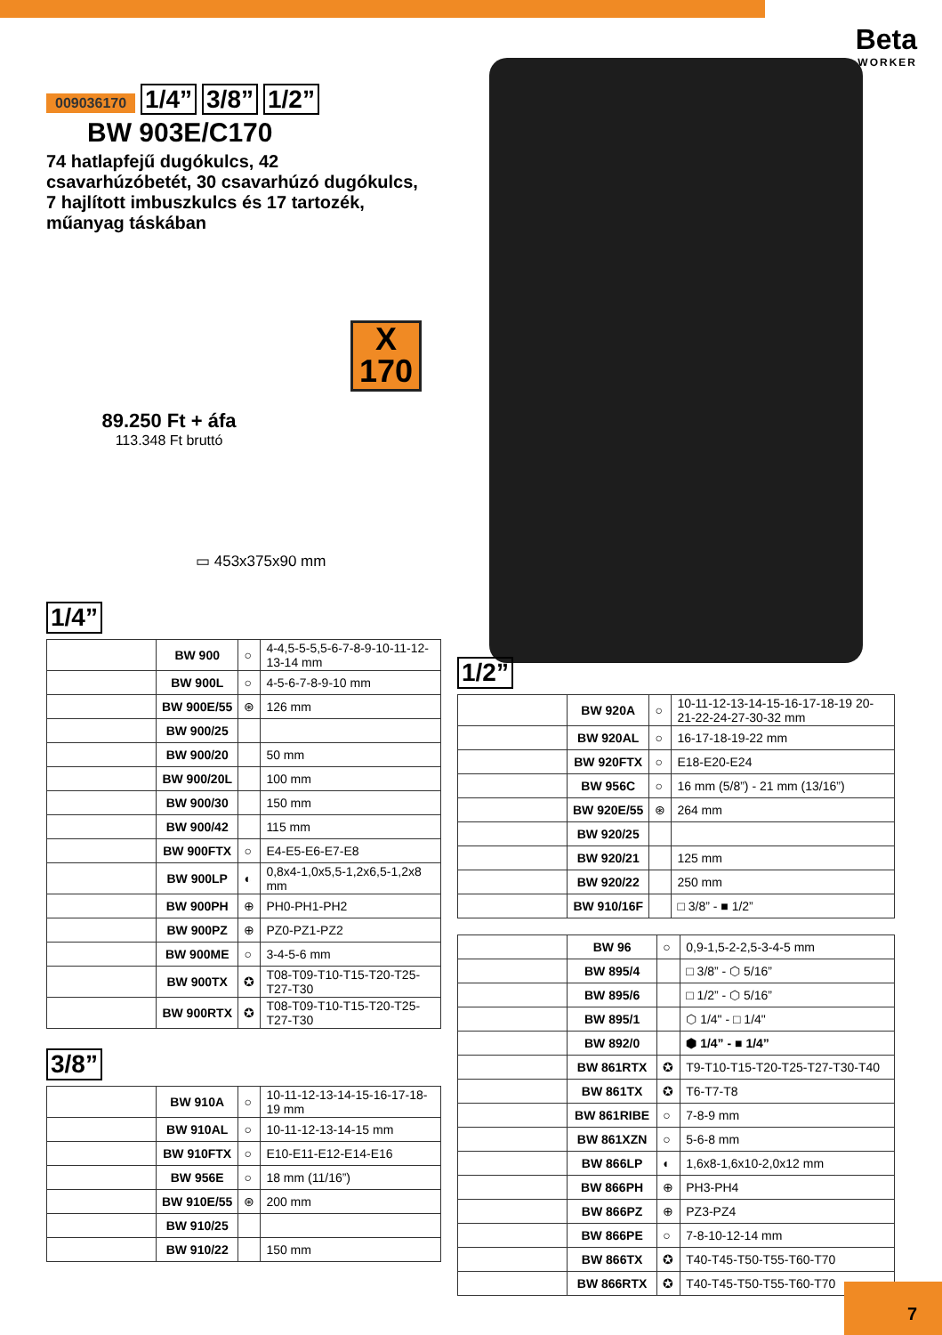Beta
WORKER
009036170 1/4” 3/8” 1/2”
BW 903E/C170
74 hatlapfejű dugókulcs, 42 csavarhúzóbetét, 30 csavarhúzó dugókulcs, 7 hajlított imbuszkulcs és 17 tartozék, műanyag táskában
X
170
89.250 Ft + áfa
113.348 Ft bruttó
▭ 453x375x90 mm
1/4”
| | BW 900 | ○ | 4-4,5-5-5,5-6-7-8-9-10-11-12-13-14 mm |
| | BW 900L | ○ | 4-5-6-7-8-9-10 mm |
| | BW 900E/55 | ⊛ | 126 mm |
| | BW 900/25 | | |
| | BW 900/20 | | 50 mm |
| | BW 900/20L | | 100 mm |
| | BW 900/30 | | 150 mm |
| | BW 900/42 | | 115 mm |
| | BW 900FTX | ○ | E4-E5-E6-E7-E8 |
| | BW 900LP | ◐ | 0,8x4-1,0x5,5-1,2x6,5-1,2x8 mm |
| | BW 900PH | ⊕ | PH0-PH1-PH2 |
| | BW 900PZ | ⊕ | PZ0-PZ1-PZ2 |
| | BW 900ME | ○ | 3-4-5-6 mm |
| | BW 900TX | ✪ | T08-T09-T10-T15-T20-T25-T27-T30 |
| | BW 900RTX | ✪ | T08-T09-T10-T15-T20-T25-T27-T30 |
3/8”
| | BW 910A | ○ | 10-11-12-13-14-15-16-17-18-19 mm |
| | BW 910AL | ○ | 10-11-12-13-14-15 mm |
| | BW 910FTX | ○ | E10-E11-E12-E14-E16 |
| | BW 956E | ○ | 18 mm (11/16”) |
| | BW 910E/55 | ⊛ | 200 mm |
| | BW 910/25 | | |
| | BW 910/22 | | 150 mm |
1/2”
| | BW 920A | ○ | 10-11-12-13-14-15-16-17-18-19 20-21-22-24-27-30-32 mm |
| | BW 920AL | ○ | 16-17-18-19-22 mm |
| | BW 920FTX | ○ | E18-E20-E24 |
| | BW 956C | ○ | 16 mm (5/8”) - 21 mm (13/16”) |
| | BW 920E/55 | ⊛ | 264 mm |
| | BW 920/25 | | |
| | BW 920/21 | | 125 mm |
| | BW 920/22 | | 250 mm |
| | BW 910/16F | | □ 3/8” - ■ 1/2” |
| | BW 96 | ○ | 0,9-1,5-2-2,5-3-4-5 mm |
| | BW 895/4 | | □ 3/8” - ⬡ 5/16” |
| | BW 895/6 | | □ 1/2” - ⬡ 5/16” |
| | BW 895/1 | | ⬡ 1/4" - □ 1/4" |
| | BW 892/0 | | ⬢ 1/4” - ■ 1/4” |
| | BW 861RTX | ✪ | T9-T10-T15-T20-T25-T27-T30-T40 |
| | BW 861TX | ✪ | T6-T7-T8 |
| | BW 861RIBE | ○ | 7-8-9 mm |
| | BW 861XZN | ○ | 5-6-8 mm |
| | BW 866LP | ◐ | 1,6x8-1,6x10-2,0x12 mm |
| | BW 866PH | ⊕ | PH3-PH4 |
| | BW 866PZ | ⊕ | PZ3-PZ4 |
| | BW 866PE | ○ | 7-8-10-12-14 mm |
| | BW 866TX | ✪ | T40-T45-T50-T55-T60-T70 |
| | BW 866RTX | ✪ | T40-T45-T50-T55-T60-T70 |
7